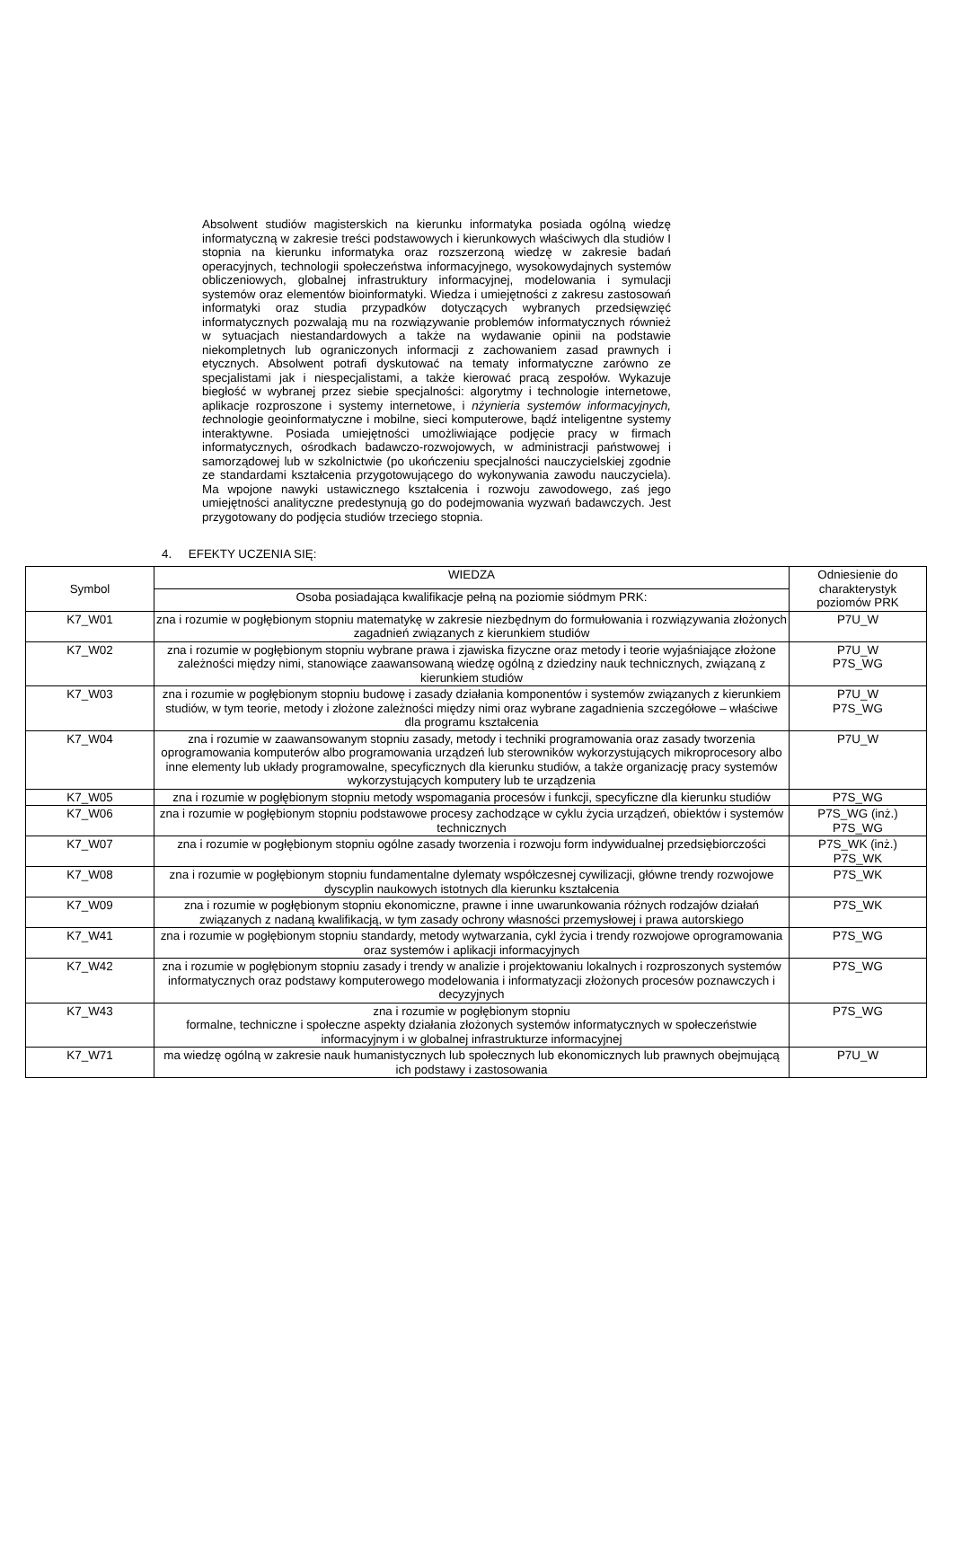Absolwent studiów magisterskich na kierunku informatyka posiada ogólną wiedzę informatyczną w zakresie treści podstawowych i kierunkowych właściwych dla studiów I stopnia na kierunku informatyka oraz rozszerzoną wiedzę w zakresie badań operacyjnych, technologii społeczeństwa informacyjnego, wysokowydajnych systemów obliczeniowych, globalnej infrastruktury informacyjnej, modelowania i symulacji systemów oraz elementów bioinformatyki. Wiedza i umiejętności z zakresu zastosowań informatyki oraz studia przypadków dotyczących wybranych przedsięwzięć informatycznych pozwalają mu na rozwiązywanie problemów informatycznych również w sytuacjach niestandardowych a także na wydawanie opinii na podstawie niekompletnych lub ograniczonych informacji z zachowaniem zasad prawnych i etycznych. Absolwent potrafi dyskutować na tematy informatyczne zarówno ze specjalistami jak i niespecjalistami, a także kierować pracą zespołów. Wykazuje biegłość w wybranej przez siebie specjalności: algorytmy i technologie internetowe, aplikacje rozproszone i systemy internetowe, i nżynieria systemów informacyjnych, technologie geoinformatyczne i mobilne, sieci komputerowe, bądź inteligentne systemy interaktywne. Posiada umiejętności umożliwiające podjęcie pracy w firmach informatycznych, ośrodkach badawczo-rozwojowych, w administracji państwowej i samorządowej lub w szkolnictwie (po ukończeniu specjalności nauczycielskiej zgodnie ze standardami kształcenia przygotowującego do wykonywania zawodu nauczyciela). Ma wpojone nawyki ustawicznego kształcenia i rozwoju zawodowego, zaś jego umiejętności analityczne predestynują go do podejmowania wyzwań badawczych. Jest przygotowany do podjęcia studiów trzeciego stopnia.
4. EFEKTY UCZENIA SIĘ:
| Symbol | WIEDZA | Odniesienie do charakterystyk poziomów PRK |
| --- | --- | --- |
| | Osoba posiadająca kwalifikacje pełną na poziomie siódmym PRK: | |
| K7_W01 | zna i rozumie w pogłębionym stopniu matematykę w zakresie niezbędnym do formułowania i rozwiązywania złożonych zagadnień związanych z kierunkiem studiów | P7U_W |
| K7_W02 | zna i rozumie w pogłębionym stopniu wybrane prawa i zjawiska fizyczne oraz metody i teorie wyjaśniające złożone zależności między nimi, stanowiące zaawansowaną wiedzę ogólną z dziedziny nauk technicznych, związaną z kierunkiem studiów | P7U_W P7S_WG |
| K7_W03 | zna i rozumie w pogłębionym stopniu budowę i zasady działania komponentów i systemów związanych z kierunkiem studiów, w tym teorie, metody i złożone zależności między nimi oraz wybrane zagadnienia szczegółowe – właściwe dla programu kształcenia | P7U_W P7S_WG |
| K7_W04 | zna i rozumie w zaawansowanym stopniu zasady, metody i techniki programowania oraz zasady tworzenia oprogramowania komputerów albo programowania urządzeń lub sterowników wykorzystujących mikroprocesory albo inne elementy lub układy programowalne, specyficznych dla kierunku studiów, a także organizację pracy systemów wykorzystujących komputery lub te urządzenia | P7U_W |
| K7_W05 | zna i rozumie w pogłębionym stopniu metody wspomagania procesów i funkcji, specyficzne dla kierunku studiów | P7S_WG |
| K7_W06 | zna i rozumie w pogłębionym stopniu podstawowe procesy zachodzące w cyklu życia urządzeń, obiektów i systemów technicznych | P7S_WG (inż.) P7S_WG |
| K7_W07 | zna i rozumie w pogłębionym stopniu ogólne zasady tworzenia i rozwoju form indywidualnej przedsiębiorczości | P7S_WK (inż.) P7S_WK |
| K7_W08 | zna i rozumie w pogłębionym stopniu fundamentalne dylematy współczesnej cywilizacji, główne trendy rozwojowe dyscyplin naukowych istotnych dla kierunku kształcenia | P7S_WK |
| K7_W09 | zna i rozumie w pogłębionym stopniu ekonomiczne, prawne i inne uwarunkowania różnych rodzajów działań związanych z nadaną kwalifikacją, w tym zasady ochrony własności przemysłowej i prawa autorskiego | P7S_WK |
| K7_W41 | zna i rozumie w pogłębionym stopniu standardy, metody wytwarzania, cykl życia i trendy rozwojowe oprogramowania oraz systemów i aplikacji informacyjnych | P7S_WG |
| K7_W42 | zna i rozumie w pogłębionym stopniu zasady i trendy w analizie i projektowaniu lokalnych i rozproszonych systemów informatycznych oraz podstawy komputerowego modelowania i informatyzacji złożonych procesów poznawczych i decyzyjnych | P7S_WG |
| K7_W43 | zna i rozumie w pogłębionym stopniu formalne, techniczne i społeczne aspekty działania złożonych systemów informatycznych w społeczeństwie informacyjnym i w globalnej infrastrukturze informacyjnej | P7S_WG |
| K7_W71 | ma wiedzę ogólną w zakresie nauk humanistycznych lub społecznych lub ekonomicznych lub prawnych obejmującą ich podstawy i zastosowania | P7U_W |